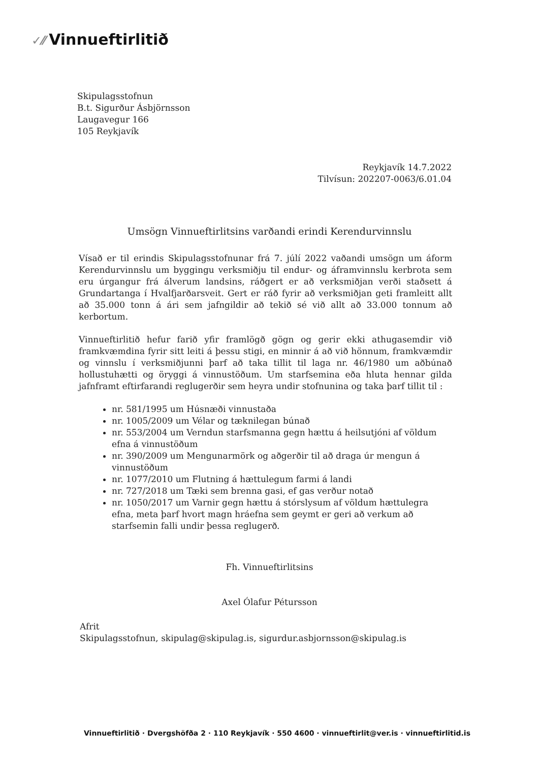✓⁄⁄ Vinnueftirlitið
Skipulagsstofnun
B.t. Sigurður Ásbjörnsson
Laugavegur 166
105 Reykjavík
Reykjavík 14.7.2022
Tilvísun: 202207-0063/6.01.04
Umsögn Vinnueftirlitsins varðandi erindi Kerendurvinnslu
Vísað er til erindis Skipulagsstofnunar frá 7. júlí 2022 vaðandi umsögn um áform Kerendurvinnslu um byggingu verksmiðju til endur- og áframvinnslu kerbrota sem eru úrgangur frá álverum landsins, ráðgert er að verksmiðjan verði staðsett á Grundartanga í Hvalfjarðarsveit. Gert er ráð fyrir að verksmiðjan geti framleitt allt að 35.000 tonn á ári sem jafngildir að tekið sé við allt að 33.000 tonnum að kerbortum.
Vinnueftirlitið hefur farið yfir framlögð gögn og gerir ekki athugasemdir við framkvæmdina fyrir sitt leiti á þessu stigi, en minnir á að við hönnum, framkvæmdir og vinnslu í verksmiðjunni þarf að taka tillit til laga nr. 46/1980 um aðbúnað hollustuhætti og öryggi á vinnustöðum. Um starfsemina eða hluta hennar gilda jafnframt eftirfarandi reglugerðir sem heyra undir stofnunina og taka þarf tillit til :
nr. 581/1995 um Húsnæði vinnustaða
nr. 1005/2009 um Vélar og tæknilegan búnað
nr. 553/2004 um Verndun starfsmanna gegn hættu á heilsutjóni af völdum efna á vinnustöðum
nr. 390/2009 um Mengunarmörk og aðgerðir til að draga úr mengun á vinnustöðum
nr. 1077/2010 um Flutning á hættulegum farmi á landi
nr. 727/2018 um Tæki sem brenna gasi, ef gas verður notað
nr. 1050/2017 um Varnir gegn hættu á stórslysum af völdum hættulegra efna, meta þarf hvort magn hráefna sem geymt er geri að verkum að starfsemin falli undir þessa reglugerð.
Fh. Vinnueftirlitsins
Axel Ólafur Pétursson
Afrit
Skipulagsstofnun, skipulag@skipulag.is, sigurdur.asbjornsson@skipulag.is
Vinnueftirlitið · Dvergshöfða 2 · 110 Reykjavík · 550 4600 · vinnueftirlit@ver.is · vinnueftirlitid.is